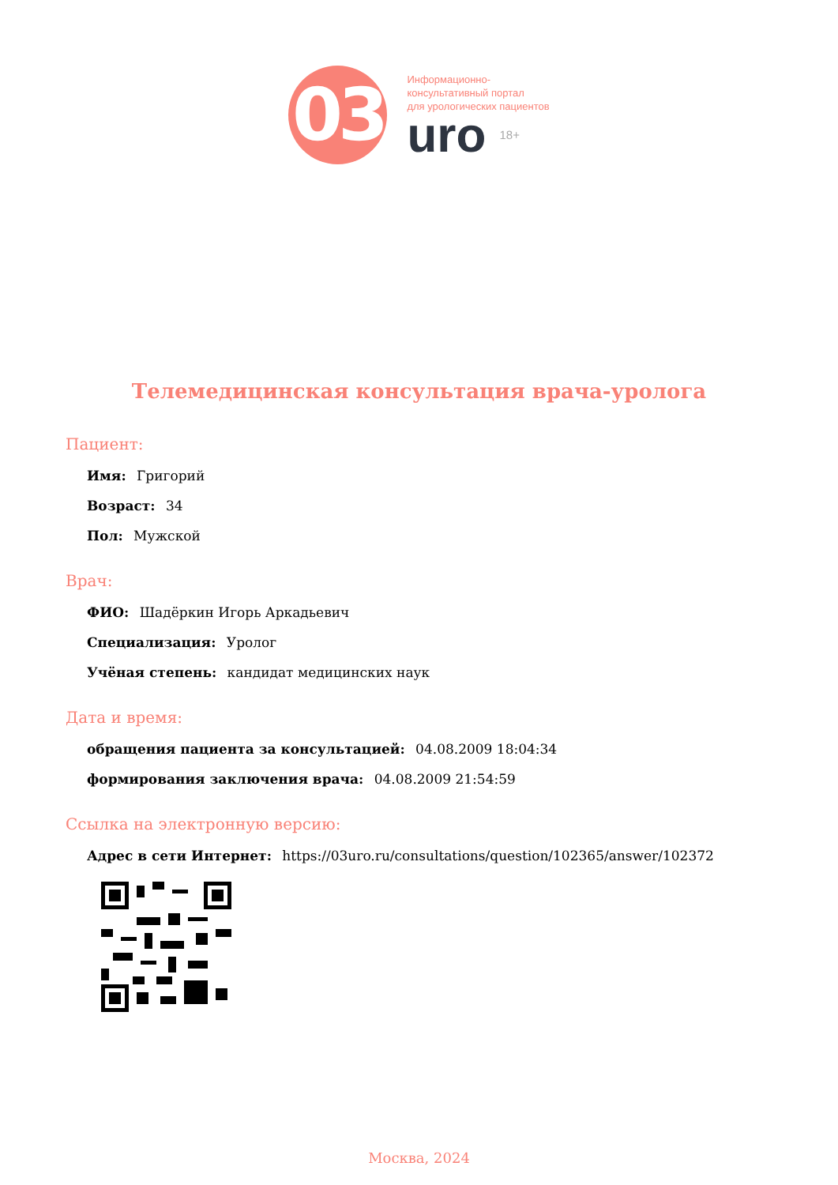03
Информационно-
консультативный портал
для урологических пациентов
uro 18+
Телемедицинская консультация врача-уролога
Пациент:
Имя: Григорий
Возраст: 34
Пол: Мужской
Врач:
ФИО: Шадёркин Игорь Аркадьевич
Специализация: Уролог
Учёная степень: кандидат медицинских наук
Дата и время:
обращения пациента за консультацией: 04.08.2009 18:04:34
формирования заключения врача: 04.08.2009 21:54:59
Ссылка на электронную версию:
Адрес в сети Интернет: https://03uro.ru/consultations/question/102365/answer/102372
Москва, 2024